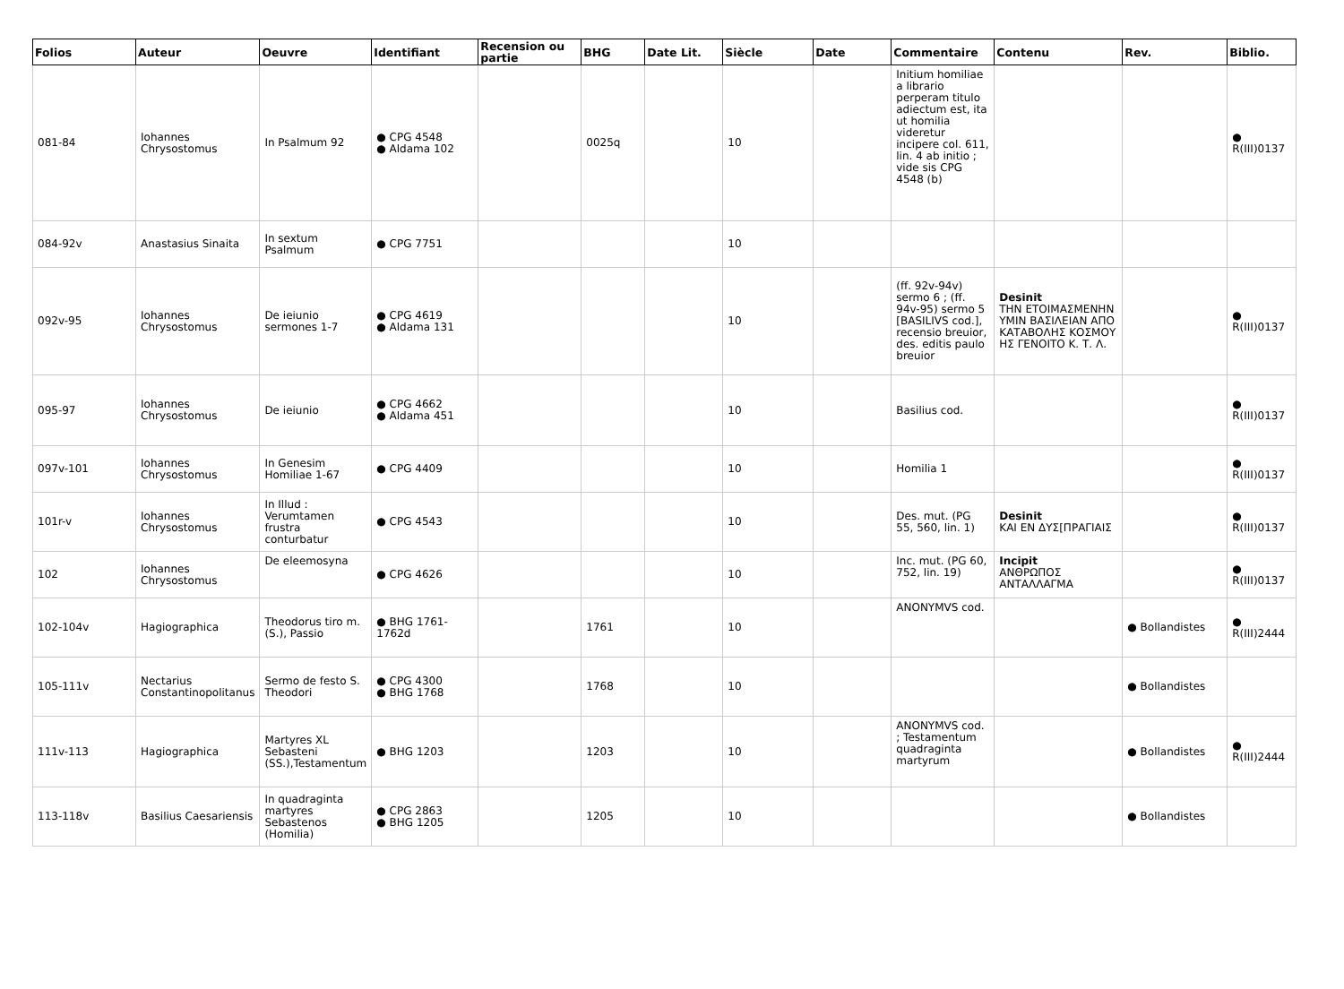| Folios | Auteur | Oeuvre | Identifiant | Recension ou partie | BHG | Date Lit. | Siècle | Date | Commentaire | Contenu | Rev. | Biblio. |
| --- | --- | --- | --- | --- | --- | --- | --- | --- | --- | --- | --- | --- |
| 081-84 | Iohannes Chrysostomus | In Psalmum 92 | ● CPG 4548 ● Aldama 102 | | 0025q | | 10 | | Initium homiliae a librario perperam titulo adiectum est, ita ut homilia videretur incipere col. 611, lin. 4 ab initio ; vide sis CPG 4548 (b) | | | ● R(III)0137 |
| 084-92v | Anastasius Sinaita | In sextum Psalmum | ● CPG 7751 | | | | 10 | | | | | |
| 092v-95 | Iohannes Chrysostomus | De ieiunio sermones 1-7 | ● CPG 4619 ● Aldama 131 | | | | 10 | | (ff. 92v-94v) sermo 6 ; (ff. 94v-95) sermo 5 [BASILIVS cod.], recensio breuior, des. editis paulo breuior | Desinit ΤΗΝ ΕΤΟΙΜΑΣΜΕΝΗΝ ΥΜΙΝ ΒΑΣΙΛΕΙΑΝ ΑΠΟ ΚΑΤΑΒΟΛΗΣ ΚΟΣΜΟΥ ΗΣ ΓΕΝΟΙΤΟ Κ. Τ. Λ. | | ● R(III)0137 |
| 095-97 | Iohannes Chrysostomus | De ieiunio | ● CPG 4662 ● Aldama 451 | | | | 10 | | Basilius cod. | | | ● R(III)0137 |
| 097v-101 | Iohannes Chrysostomus | In Genesim Homiliae 1-67 | ● CPG 4409 | | | | 10 | | Homilia 1 | | | ● R(III)0137 |
| 101r-v | Iohannes Chrysostomus | In Illud : Verumtamen frustra conturbatur | ● CPG 4543 | | | | 10 | | Des. mut. (PG 55, 560, lin. 1) | Desinit ΚΑΙ ΕΝ ΔΥΣ[ΠΡΑΓΙΑΙΣ | | ● R(III)0137 |
| 102 | Iohannes Chrysostomus | De eleemosyna | ● CPG 4626 | | | | 10 | | Inc. mut. (PG 60, 752, lin. 19) | Incipit ΑΝΘΡΩΠΟΣ ΑΝΤΑΛΛΑΓΜΑ | | ● R(III)0137 |
| 102-104v | Hagiographica | Theodorus tiro m. (S.), Passio | ● BHG 1761-1762d | | 1761 | | 10 | | ANONYMVS cod. | | ● Bollandistes | ● R(III)2444 |
| 105-111v | Nectarius Constantinopolitanus | Sermo de festo S. Theodori | ● CPG 4300 ● BHG 1768 | | 1768 | | 10 | | | | ● Bollandistes | |
| 111v-113 | Hagiographica | Martyres XL Sebasteni (SS.),Testamentum | ● BHG 1203 | | 1203 | | 10 | | ANONYMVS cod. ; Testamentum quadraginta martyrum | | ● Bollandistes | ● R(III)2444 |
| 113-118v | Basilius Caesariensis | In quadraginta martyres Sebastenos (Homilia) | ● CPG 2863 ● BHG 1205 | | 1205 | | 10 | | | | ● Bollandistes | |